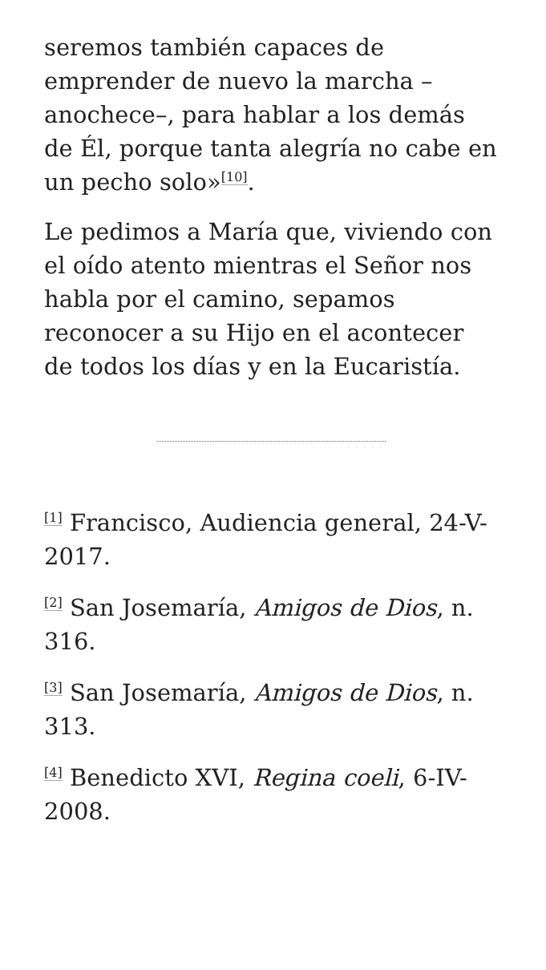seremos también capaces de emprender de nuevo la marcha –anochece–, para hablar a los demás de Él, porque tanta alegría no cabe en un pecho solo»<sup>[10]</sup>.
Le pedimos a María que, viviendo con el oído atento mientras el Señor nos habla por el camino, sepamos reconocer a su Hijo en el acontecer de todos los días y en la Eucaristía.
<sup>[1]</sup> Francisco, Audiencia general, 24-V-2017.
<sup>[2]</sup> San Josemaría, Amigos de Dios, n. 316.
<sup>[3]</sup> San Josemaría, Amigos de Dios, n. 313.
<sup>[4]</sup> Benedicto XVI, Regina coeli, 6-IV-2008.